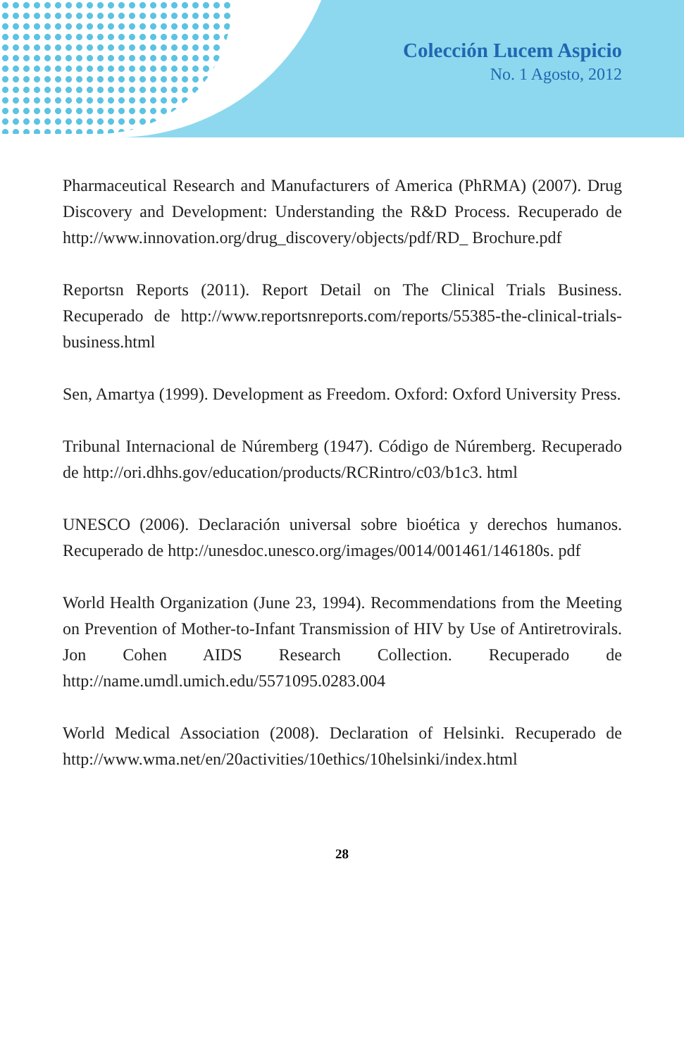Colección Lucem Aspicio
No. 1 Agosto, 2012
Pharmaceutical Research and Manufacturers of America (PhRMA) (2007). Drug Discovery and Development: Understanding the R&D Process. Recuperado de http://www.innovation.org/drug_discovery/objects/pdf/RD_ Brochure.pdf
Reportsn Reports (2011). Report Detail on The Clinical Trials Business. Recuperado de http://www.reportsnreports.com/reports/55385-the-clinical-trials-business.html
Sen, Amartya (1999). Development as Freedom. Oxford: Oxford University Press.
Tribunal Internacional de Núremberg (1947). Código de Núremberg. Recuperado de http://ori.dhhs.gov/education/products/RCRintro/c03/b1c3. html
UNESCO (2006). Declaración universal sobre bioética y derechos humanos. Recuperado de http://unesdoc.unesco.org/images/0014/001461/146180s. pdf
World Health Organization (June 23, 1994). Recommendations from the Meeting on Prevention of Mother-to-Infant Transmission of HIV by Use of Antiretrovirals. Jon Cohen AIDS Research Collection. Recuperado de http://name.umdl.umich.edu/5571095.0283.004
World Medical Association (2008). Declaration of Helsinki. Recuperado de http://www.wma.net/en/20activities/10ethics/10helsinki/index.html
28